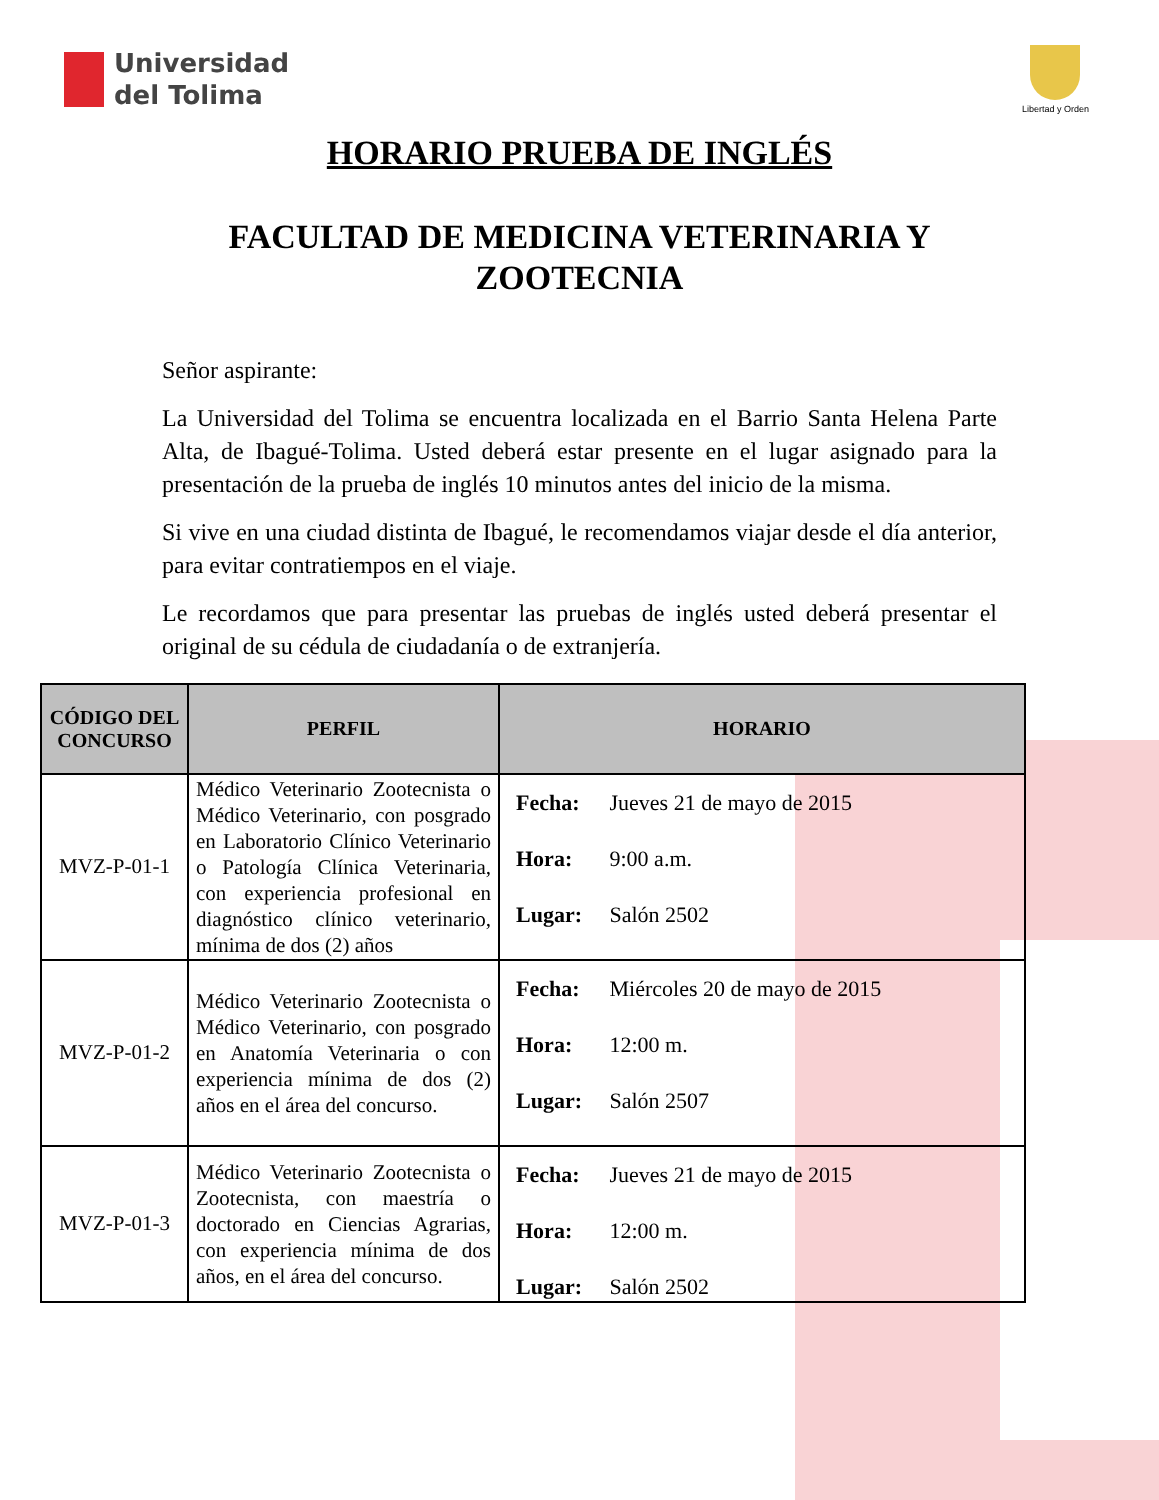Universidad
del Tolima
Libertad y Orden
HORARIO PRUEBA DE INGLÉS
FACULTAD DE MEDICINA VETERINARIA Y
ZOOTECNIA
Señor aspirante:
La Universidad del Tolima se encuentra localizada en el Barrio Santa Helena Parte Alta, de Ibagué-Tolima. Usted deberá estar presente en el lugar asignado para la presentación de la prueba de inglés 10 minutos antes del inicio de la misma.
Si vive en una ciudad distinta de Ibagué, le recomendamos viajar desde el día anterior, para evitar contratiempos en el viaje.
Le recordamos que para presentar las pruebas de inglés usted deberá presentar el original de su cédula de ciudadanía o de extranjería.
| CÓDIGO DEL CONCURSO | PERFIL | HORARIO |
| --- | --- | --- |
| MVZ-P-01-1 | Médico Veterinario Zootecnista o Médico Veterinario, con posgrado en Laboratorio Clínico Veterinario o Patología Clínica Veterinaria, con experiencia profesional en diagnóstico clínico veterinario, mínima de dos (2) años | Fecha: Jueves 21 de mayo de 2015 Hora: 9:00 a.m. Lugar: Salón 2502 |
| MVZ-P-01-2 | Médico Veterinario Zootecnista o Médico Veterinario, con posgrado en Anatomía Veterinaria o con experiencia mínima de dos (2) años en el área del concurso. | Fecha: Miércoles 20 de mayo de 2015 Hora: 12:00 m. Lugar: Salón 2507 |
| MVZ-P-01-3 | Médico Veterinario Zootecnista o Zootecnista, con maestría o doctorado en Ciencias Agrarias, con experiencia mínima de dos años, en el área del concurso. | Fecha: Jueves 21 de mayo de 2015 Hora: 12:00 m. Lugar: Salón 2502 |